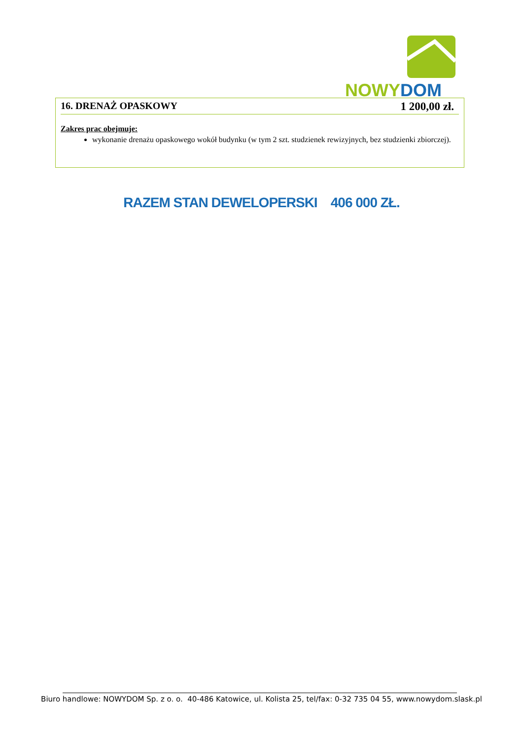NOWY DOM
16. DRENAŻ OPASKOWY 1 200,00 zł.
Zakres prac obejmuje:
wykonanie drenażu opaskowego wokół budynku (w tym 2 szt. studzienek rewizyjnych, bez studzienki zbiorczej).
RAZEM STAN DEWELOPERSKI 406 000 ZŁ.
Biuro handlowe: NOWYDOM Sp. z o. o. 40-486 Katowice, ul. Kolista 25, tel/fax: 0-32 735 04 55, www.nowydom.slask.pl